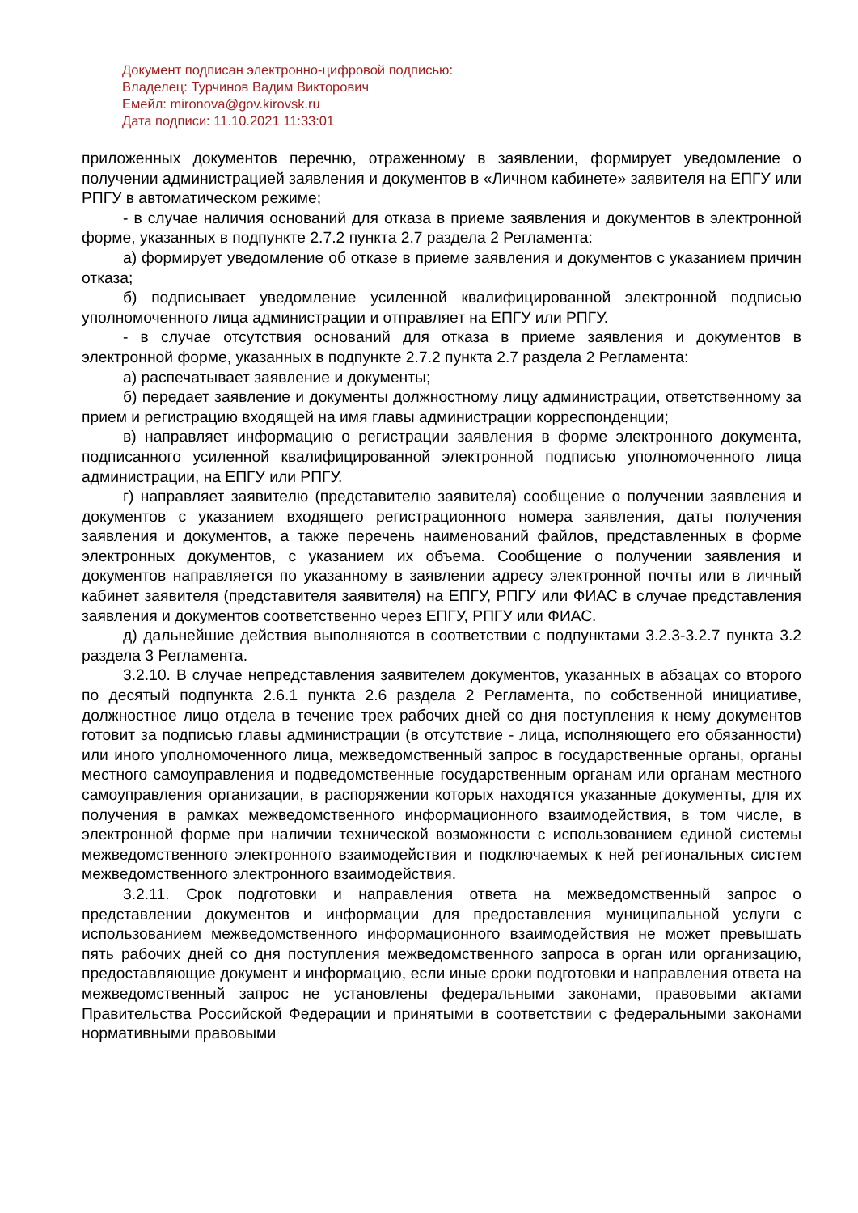Документ подписан электронно-цифровой подписью:
Владелец: Турчинов Вадим Викторович
Емейл: mironova@gov.kirovsk.ru
Дата подписи: 11.10.2021 11:33:01
приложенных документов перечню, отраженному в заявлении, формирует уведомление о получении администрацией заявления и документов в «Личном кабинете» заявителя на ЕПГУ или РПГУ в автоматическом режиме;
- в случае наличия оснований для отказа в приеме заявления и документов в электронной форме, указанных в подпункте 2.7.2 пункта 2.7 раздела 2 Регламента:
а) формирует уведомление об отказе в приеме заявления и документов с указанием причин отказа;
б) подписывает уведомление усиленной квалифицированной электронной подписью уполномоченного лица администрации и отправляет на ЕПГУ или РПГУ.
- в случае отсутствия оснований для отказа в приеме заявления и документов в электронной форме, указанных в подпункте 2.7.2 пункта 2.7 раздела 2 Регламента:
а) распечатывает заявление и документы;
б) передает заявление и документы должностному лицу администрации, ответственному за прием и регистрацию входящей на имя главы администрации корреспонденции;
в) направляет информацию о регистрации заявления в форме электронного документа, подписанного усиленной квалифицированной электронной подписью уполномоченного лица администрации, на ЕПГУ или РПГУ.
г) направляет заявителю (представителю заявителя) сообщение о получении заявления и документов с указанием входящего регистрационного номера заявления, даты получения заявления и документов, а также перечень наименований файлов, представленных в форме электронных документов, с указанием их объема. Сообщение о получении заявления и документов направляется по указанному в заявлении адресу электронной почты или в личный кабинет заявителя (представителя заявителя) на ЕПГУ, РПГУ или ФИАС в случае представления заявления и документов соответственно через ЕПГУ, РПГУ или ФИАС.
д) дальнейшие действия выполняются в соответствии с подпунктами 3.2.3-3.2.7 пункта 3.2 раздела 3 Регламента.
3.2.10. В случае непредставления заявителем документов, указанных в абзацах со второго по десятый подпункта 2.6.1 пункта 2.6 раздела 2 Регламента, по собственной инициативе, должностное лицо отдела в течение трех рабочих дней со дня поступления к нему документов готовит за подписью главы администрации (в отсутствие - лица, исполняющего его обязанности) или иного уполномоченного лица, межведомственный запрос в государственные органы, органы местного самоуправления и подведомственные государственным органам или органам местного самоуправления организации, в распоряжении которых находятся указанные документы, для их получения в рамках межведомственного информационного взаимодействия, в том числе, в электронной форме при наличии технической возможности с использованием единой системы межведомственного электронного взаимодействия и подключаемых к ней региональных систем межведомственного электронного взаимодействия.
3.2.11. Срок подготовки и направления ответа на межведомственный запрос о представлении документов и информации для предоставления муниципальной услуги с использованием межведомственного информационного взаимодействия не может превышать пять рабочих дней со дня поступления межведомственного запроса в орган или организацию, предоставляющие документ и информацию, если иные сроки подготовки и направления ответа на межведомственный запрос не установлены федеральными законами, правовыми актами Правительства Российской Федерации и принятыми в соответствии с федеральными законами нормативными правовыми